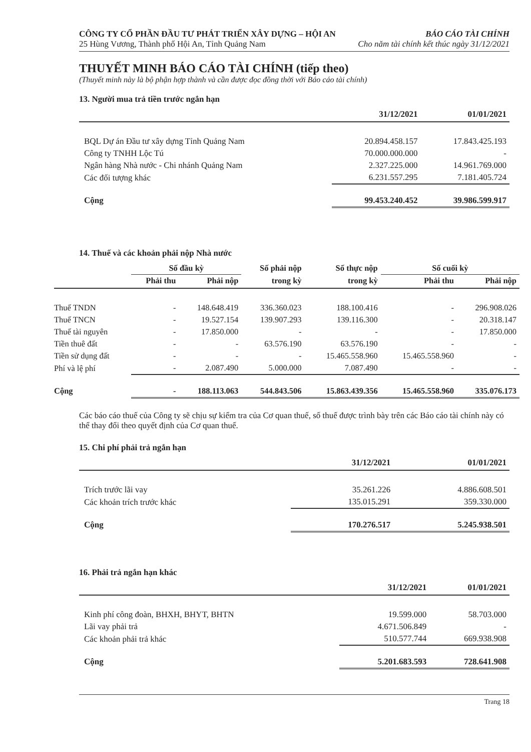CÔNG TY CỔ PHẦN ĐẦU TƯ PHÁT TRIỂN XÂY DỰNG – HỘI AN BÁO CÁO TÀI CHÍNH
25 Hùng Vương, Thành phố Hội An, Tỉnh Quảng Nam Cho năm tài chính kết thúc ngày 31/12/2021
THUYẾT MINH BÁO CÁO TÀI CHÍNH (tiếp theo)
(Thuyết minh này là bộ phận hợp thành và cần được đọc đồng thời với Báo cáo tài chính)
13. Người mua trả tiền trước ngắn hạn
| | 31/12/2021 | 01/01/2021 |
| --- | --- | --- |
| BQL Dự án Đầu tư xây dựng Tỉnh Quảng Nam | 20.894.458.157 | 17.843.425.193 |
| Công ty TNHH Lộc Tú | 70.000.000.000 | - |
| Ngân hàng Nhà nước - Chi nhánh Quảng Nam | 2.327.225.000 | 14.961.769.000 |
| Các đối tượng khác | 6.231.557.295 | 7.181.405.724 |
| Cộng | 99.453.240.452 | 39.986.599.917 |
14. Thuế và các khoản phải nộp Nhà nước
| | Số đầu kỳ | | Số phải nộp | Số thực nộp | Số cuối kỳ | |
| --- | --- | --- | --- | --- | --- | --- |
| | Phải thu | Phải nộp | trong kỳ | trong kỳ | Phải thu | Phải nộp |
| Thuế TNDN | - | 148.648.419 | 336.360.023 | 188.100.416 | - | 296.908.026 |
| Thuế TNCN | - | 19.527.154 | 139.907.293 | 139.116.300 | - | 20.318.147 |
| Thuế tài nguyên | - | 17.850.000 | - | - | - | 17.850.000 |
| Tiền thuê đất | - | - | 63.576.190 | 63.576.190 | - | - |
| Tiền sử dụng đất | - | - | - | 15.465.558.960 | 15.465.558.960 | - |
| Phí và lệ phí | - | 2.087.490 | 5.000.000 | 7.087.490 | - | - |
| Cộng | - | 188.113.063 | 544.843.506 | 15.863.439.356 | 15.465.558.960 | 335.076.173 |
Các báo cáo thuế của Công ty sẽ chịu sự kiểm tra của Cơ quan thuế, số thuế được trình bày trên các Báo cáo tài chính này có thể thay đổi theo quyết định của Cơ quan thuế.
15. Chi phí phải trả ngắn hạn
| | 31/12/2021 | 01/01/2021 |
| --- | --- | --- |
| Trích trước lãi vay | 35.261.226 | 4.886.608.501 |
| Các khoản trích trước khác | 135.015.291 | 359.330.000 |
| Cộng | 170.276.517 | 5.245.938.501 |
16. Phải trả ngắn hạn khác
| | 31/12/2021 | 01/01/2021 |
| --- | --- | --- |
| Kinh phí công đoàn, BHXH, BHYT, BHTN | 19.599.000 | 58.703.000 |
| Lãi vay phải trả | 4.671.506.849 | - |
| Các khoản phải trả khác | 510.577.744 | 669.938.908 |
| Cộng | 5.201.683.593 | 728.641.908 |
Trang 18